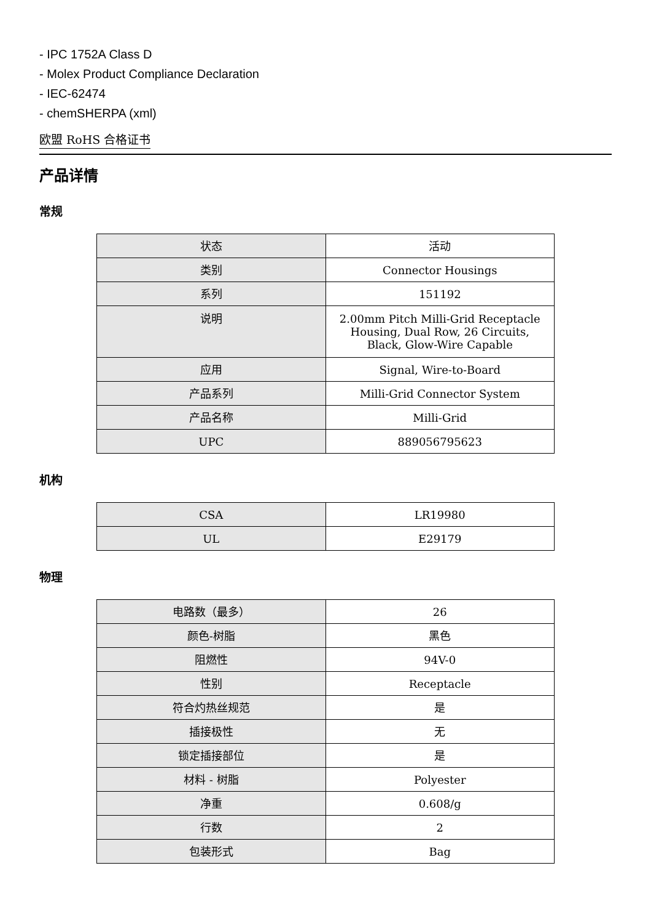- IPC 1752A Class D
- Molex Product Compliance Declaration
- IEC-62474
- chemSHERPA (xml)
欧盟 RoHS 合格证书
产品详情
常规
| 状态 | 活动 |
| 类别 | Connector Housings |
| 系列 | 151192 |
| 说明 | 2.00mm Pitch Milli-Grid Receptacle Housing, Dual Row, 26 Circuits, Black, Glow-Wire Capable |
| 应用 | Signal, Wire-to-Board |
| 产品系列 | Milli-Grid Connector System |
| 产品名称 | Milli-Grid |
| UPC | 889056795623 |
机构
| CSA | LR19980 |
| UL | E29179 |
物理
| 电路数（最多） | 26 |
| 颜色-树脂 | 黑色 |
| 阻燃性 | 94V-0 |
| 性别 | Receptacle |
| 符合灼热丝规范 | 是 |
| 插接极性 | 无 |
| 锁定插接部位 | 是 |
| 材料 - 树脂 | Polyester |
| 净重 | 0.608/g |
| 行数 | 2 |
| 包装形式 | Bag |